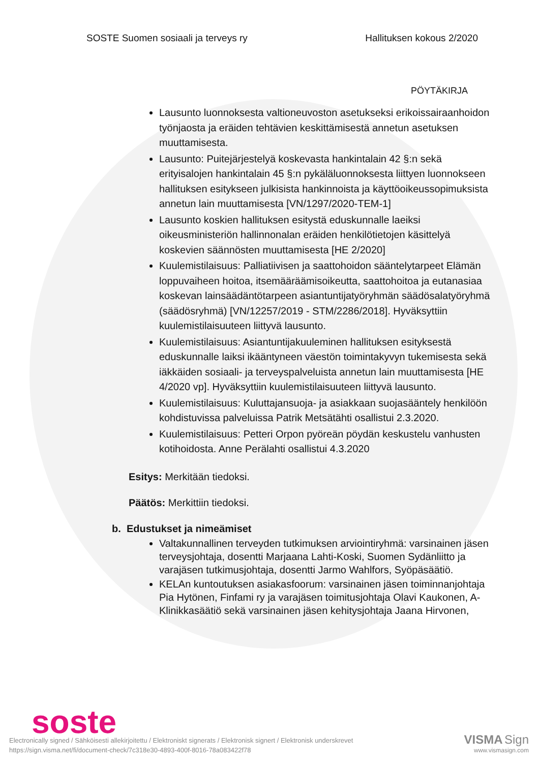SOSTE Suomen sosiaali ja terveys ry Hallituksen kokous 2/2020
PÖYTÄKIRJA
Lausunto luonnoksesta valtioneuvoston asetukseksi erikoissairaanhoidon työnjaosta ja eräiden tehtävien keskittämisestä annetun asetuksen muuttamisesta.
Lausunto: Puitejärjestelyä koskevasta hankintalain 42 §:n sekä erityisalojen hankintalain 45 §:n pykäläluonnoksesta liittyen luonnokseen hallituksen esitykseen julkisista hankinnoista ja käyttöoikeussopimuksista annetun lain muuttamisesta [VN/1297/2020-TEM-1]
Lausunto koskien hallituksen esitystä eduskunnalle laeiksi oikeusministeriön hallinnonalan eräiden henkilötietojen käsittelyä koskevien säännösten muuttamisesta [HE 2/2020]
Kuulemistilaisuus: Palliatiivisen ja saattohoidon sääntelytarpeet Elämän loppuvaiheen hoitoa, itsemääräämisoikeutta, saattohoitoa ja eutanasiaa koskevan lainsäädäntötarpeen asiantuntijatyöryhmän säädösalatyöryhmä (säädösryhmä) [VN/12257/2019 - STM/2286/2018]. Hyväksyttiin kuulemistilaisuuteen liittyvä lausunto.
Kuulemistilaisuus: Asiantuntijakuuleminen hallituksen esityksestä eduskunnalle laiksi ikääntyneen väestön toimintakyvyn tukemisesta sekä iäkkäiden sosiaali- ja terveyspalveluista annetun lain muuttamisesta [HE 4/2020 vp]. Hyväksyttiin kuulemistilaisuuteen liittyvä lausunto.
Kuulemistilaisuus: Kuluttajansuoja- ja asiakkaan suojasääntely henkilöön kohdistuvissa palveluissa Patrik Metsätähti osallistui 2.3.2020.
Kuulemistilaisuus: Petteri Orpon pyöreän pöydän keskustelu vanhusten kotihoidosta. Anne Perälahti osallistui 4.3.2020
Esitys: Merkitään tiedoksi.
Päätös: Merkittiin tiedoksi.
b. Edustukset ja nimeämiset
Valtakunnallinen terveyden tutkimuksen arviointiryhmä: varsinainen jäsen terveysjohtaja, dosentti Marjaana Lahti-Koski, Suomen Sydänliitto ja varajäsen tutkimusjohtaja, dosentti Jarmo Wahlfors, Syöpäsäätiö.
KELAn kuntoutuksen asiakasfoorum: varsinainen jäsen toiminnanjohtaja Pia Hytönen, Finfami ry ja varajäsen toimitusjohtaja Olavi Kaukonen, A-Klinikkasäätiö sekä varsinainen jäsen kehitysjohtaja Jaana Hirvonen,
soste
Electronically signed / Sähköisesti allekirjoitettu / Elektroniskt signerats / Elektronisk signert / Elektronisk underskrevet
https://sign.visma.net/fi/document-check/7c318e30-4893-400f-8016-78a083422f78
VISMA Sign
www.vismasign.com